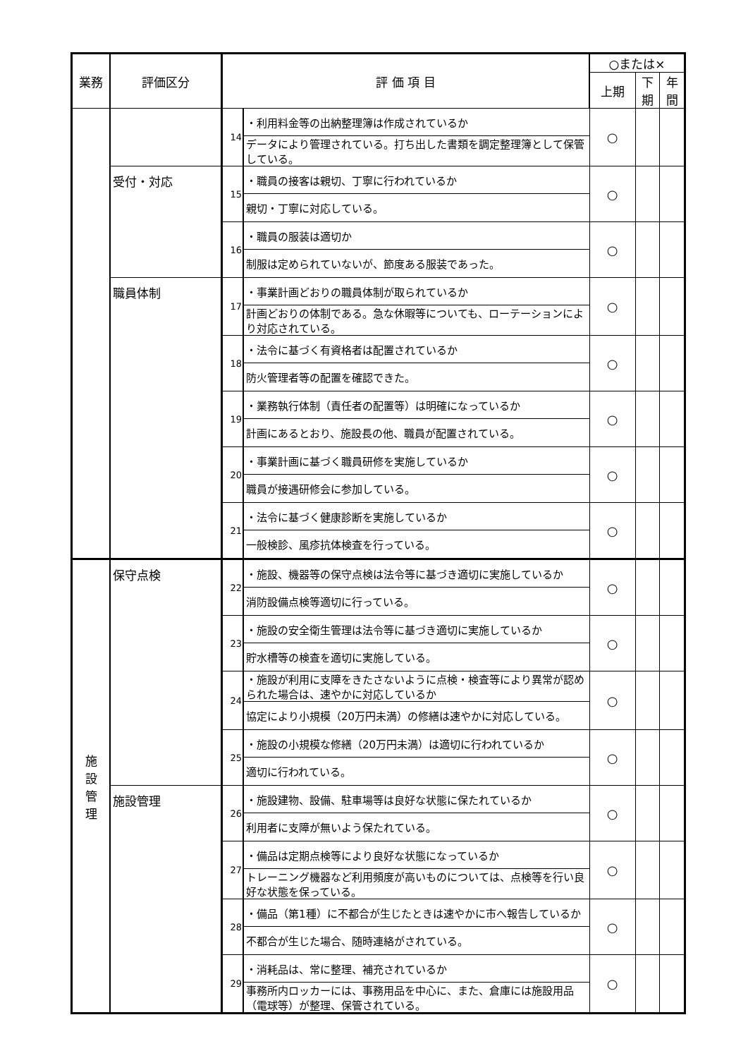| 業務 | 評価区分 | 評 価 項 目 | | ○または× | | |
| --- | --- | --- | --- | --- | --- | --- |
| | | | | 上期 | 下期 | 年間 |
| | | 14 | ・利用料金等の出納整理簿は作成されているか | ○ | | |
| | | | データにより管理されている。打ち出した書類を調定整理簿として保管している。 | | | |
| | 受付・対応 | 15 | ・職員の接客は親切、丁寧に行われているか | ○ | | |
| | | | 親切・丁寧に対応している。 | | | |
| | | 16 | ・職員の服装は適切か | ○ | | |
| | | | 制服は定められていないが、節度ある服装であった。 | | | |
| | 職員体制 | 17 | ・事業計画どおりの職員体制が取られているか | ○ | | |
| | | | 計画どおりの体制である。急な休暇等についても、ローテーションにより対応されている。 | | | |
| | | 18 | ・法令に基づく有資格者は配置されているか | ○ | | |
| | | | 防火管理者等の配置を確認できた。 | | | |
| | | 19 | ・業務執行体制（責任者の配置等）は明確になっているか | ○ | | |
| | | | 計画にあるとおり、施設長の他、職員が配置されている。 | | | |
| | | 20 | ・事業計画に基づく職員研修を実施しているか | ○ | | |
| | | | 職員が接遇研修会に参加している。 | | | |
| | | 21 | ・法令に基づく健康診断を実施しているか | ○ | | |
| | | | 一般検診、風疹抗体検査を行っている。 | | | |
| 施 設 管 理 | 保守点検 | 22 | ・施設、機器等の保守点検は法令等に基づき適切に実施しているか | ○ | | |
| | | | 消防設備点検等適切に行っている。 | | | |
| | | 23 | ・施設の安全衛生管理は法令等に基づき適切に実施しているか | ○ | | |
| | | | 貯水槽等の検査を適切に実施している。 | | | |
| | | 24 | ・施設が利用に支障をきたさないように点検・検査等により異常が認められた場合は、速やかに対応しているか | ○ | | |
| | | | 協定により小規模（20万円未満）の修繕は速やかに対応している。 | | | |
| | | 25 | ・施設の小規模な修繕（20万円未満）は適切に行われているか | ○ | | |
| | | | 適切に行われている。 | | | |
| | 施設管理 | 26 | ・施設建物、設備、駐車場等は良好な状態に保たれているか | ○ | | |
| | | | 利用者に支障が無いよう保たれている。 | | | |
| | | 27 | ・備品は定期点検等により良好な状態になっているか | ○ | | |
| | | | トレーニング機器など利用頻度が高いものについては、点検等を行い良好な状態を保っている。 | | | |
| | | 28 | ・備品（第1種）に不都合が生じたときは速やかに市へ報告しているか | ○ | | |
| | | | 不都合が生じた場合、随時連絡がされている。 | | | |
| | | 29 | ・消耗品は、常に整理、補充されているか | ○ | | |
| | | | 事務所内ロッカーには、事務用品を中心に、また、倉庫には施設用品（電球等）が整理、保管されている。 | | | |